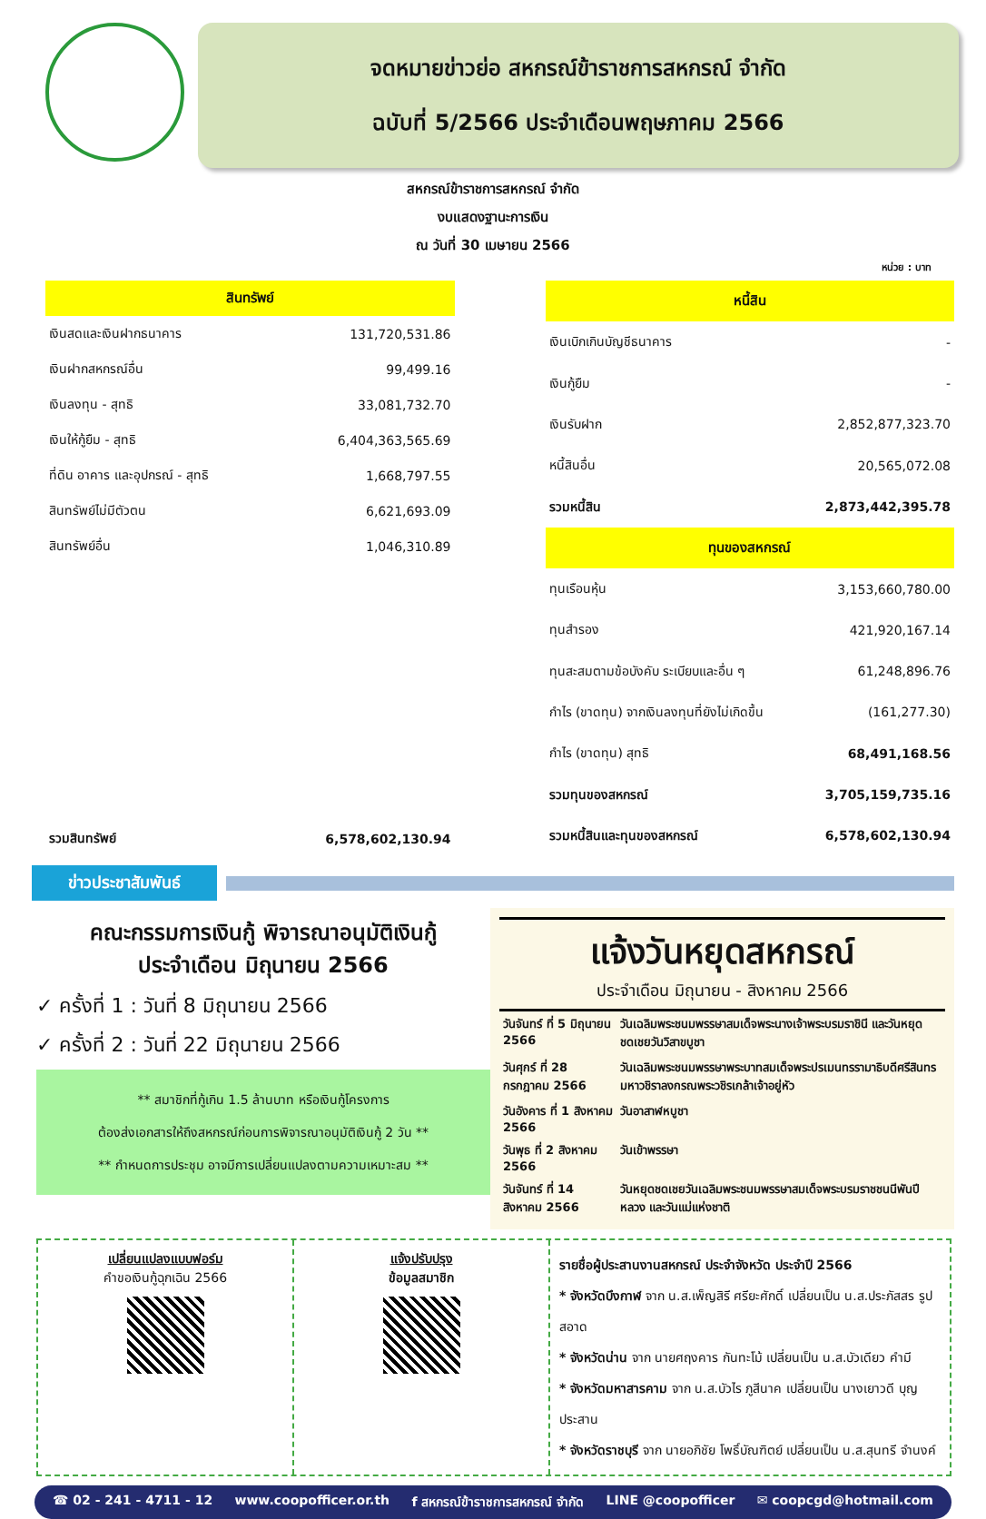จดหมายข่าวย่อ สหกรณ์ข้าราชการสหกรณ์ จำกัด
ฉบับที่ 5/2566 ประจำเดือนพฤษภาคม 2566
สหกรณ์ข้าราชการสหกรณ์ จำกัด
งบแสดงฐานะการเงิน
ณ วันที่ 30 เมษายน 2566
หน่วย : บาท
| สินทรัพย์ | |
| --- | --- |
| เงินสดและเงินฝากธนาคาร | 131,720,531.86 |
| เงินฝากสหกรณ์อื่น | 99,499.16 |
| เงินลงทุน - สุทธิ | 33,081,732.70 |
| เงินให้กู้ยืม - สุทธิ | 6,404,363,565.69 |
| ที่ดิน อาคาร และอุปกรณ์ - สุทธิ | 1,668,797.55 |
| สินทรัพย์ไม่มีตัวตน | 6,621,693.09 |
| สินทรัพย์อื่น | 1,046,310.89 |
| รวมสินทรัพย์ | 6,578,602,130.94 |
| หนี้สิน | |
| --- | --- |
| เงินเบิกเกินบัญชีธนาคาร | - |
| เงินกู้ยืม | - |
| เงินรับฝาก | 2,852,877,323.70 |
| หนี้สินอื่น | 20,565,072.08 |
| รวมหนี้สิน | 2,873,442,395.78 |
| ทุนของสหกรณ์ | |
| ทุนเรือนหุ้น | 3,153,660,780.00 |
| ทุนสำรอง | 421,920,167.14 |
| ทุนสะสมตามข้อบังคับ ระเบียบและอื่น ๆ | 61,248,896.76 |
| กำไร (ขาดทุน) จากเงินลงทุนที่ยังไม่เกิดขึ้น | (161,277.30) |
| กำไร (ขาดทุน) สุทธิ | 68,491,168.56 |
| รวมทุนของสหกรณ์ | 3,705,159,735.16 |
| รวมหนี้สินและทุนของสหกรณ์ | 6,578,602,130.94 |
ข่าวประชาสัมพันธ์
คณะกรรมการเงินกู้ พิจารณาอนุมัติเงินกู้
ประจำเดือน มิถุนายน 2566
✓ ครั้งที่ 1 : วันที่ 8 มิถุนายน 2566
✓ ครั้งที่ 2 : วันที่ 22 มิถุนายน 2566
** สมาชิกที่กู้เกิน 1.5 ล้านบาท หรือเงินกู้โครงการ
ต้องส่งเอกสารให้ถึงสหกรณ์ก่อนการพิจารณาอนุมัติเงินกู้ 2 วัน **
** กำหนดการประชุม อาจมีการเปลี่ยนแปลงตามความเหมาะสม **
แจ้งวันหยุดสหกรณ์
ประจำเดือน มิถุนายน - สิงหาคม 2566
| วันจันทร์ ที่ 5 มิถุนายน 2566 | วันเฉลิมพระชนมพรรษาสมเด็จพระนางเจ้าพระบรมราชินี และวันหยุดชดเชยวันวิสาขบูชา |
| วันศุกร์ ที่ 28 กรกฎาคม 2566 | วันเฉลิมพระชนมพรรษาพระบาทสมเด็จพระปรเมนทรรามาธิบดีศรีสินทรมหาวชิราลงกรณพระวชิรเกล้าเจ้าอยู่หัว |
| วันอังคาร ที่ 1 สิงหาคม 2566 | วันอาสาฬหบูชา |
| วันพุธ ที่ 2 สิงหาคม 2566 | วันเข้าพรรษา |
| วันจันทร์ ที่ 14 สิงหาคม 2566 | วันหยุดชดเชยวันเฉลิมพระชนมพรรษาสมเด็จพระบรมราชชนนีพันปีหลวง และวันแม่แห่งชาติ |
เปลี่ยนแปลงแบบฟอร์ม
คำขอเงินกู้ฉุกเฉิน 2566
แจ้งปรับปรุง
ข้อมูลสมาชิก
รายชื่อผู้ประสานงานสหกรณ์ ประจำจังหวัด ประจำปี 2566
* จังหวัดบึงกาฬ จาก น.ส.เพ็ญสิรี ศรียะศักดิ์ เปลี่ยนเป็น น.ส.ประภัสสร รูปสอาด
* จังหวัดน่าน จาก นายศฤงคาร กันทะโม้ เปลี่ยนเป็น น.ส.บัวเดียว คำมี
* จังหวัดมหาสารคาม จาก น.ส.บัวไร ภูสีนาค เปลี่ยนเป็น นางเยาวดี บุญประสาน
* จังหวัดราชบุรี จาก นายอภิชัย โพธิ์บัณฑิตย์ เปลี่ยนเป็น น.ส.สุนทรี จำนงค์
☎ 02 - 241 - 4711 - 12 www.coopofficer.or.th f สหกรณ์ข้าราชการสหกรณ์ จำกัด LINE @coopofficer ✉ coopcgd@hotmail.com